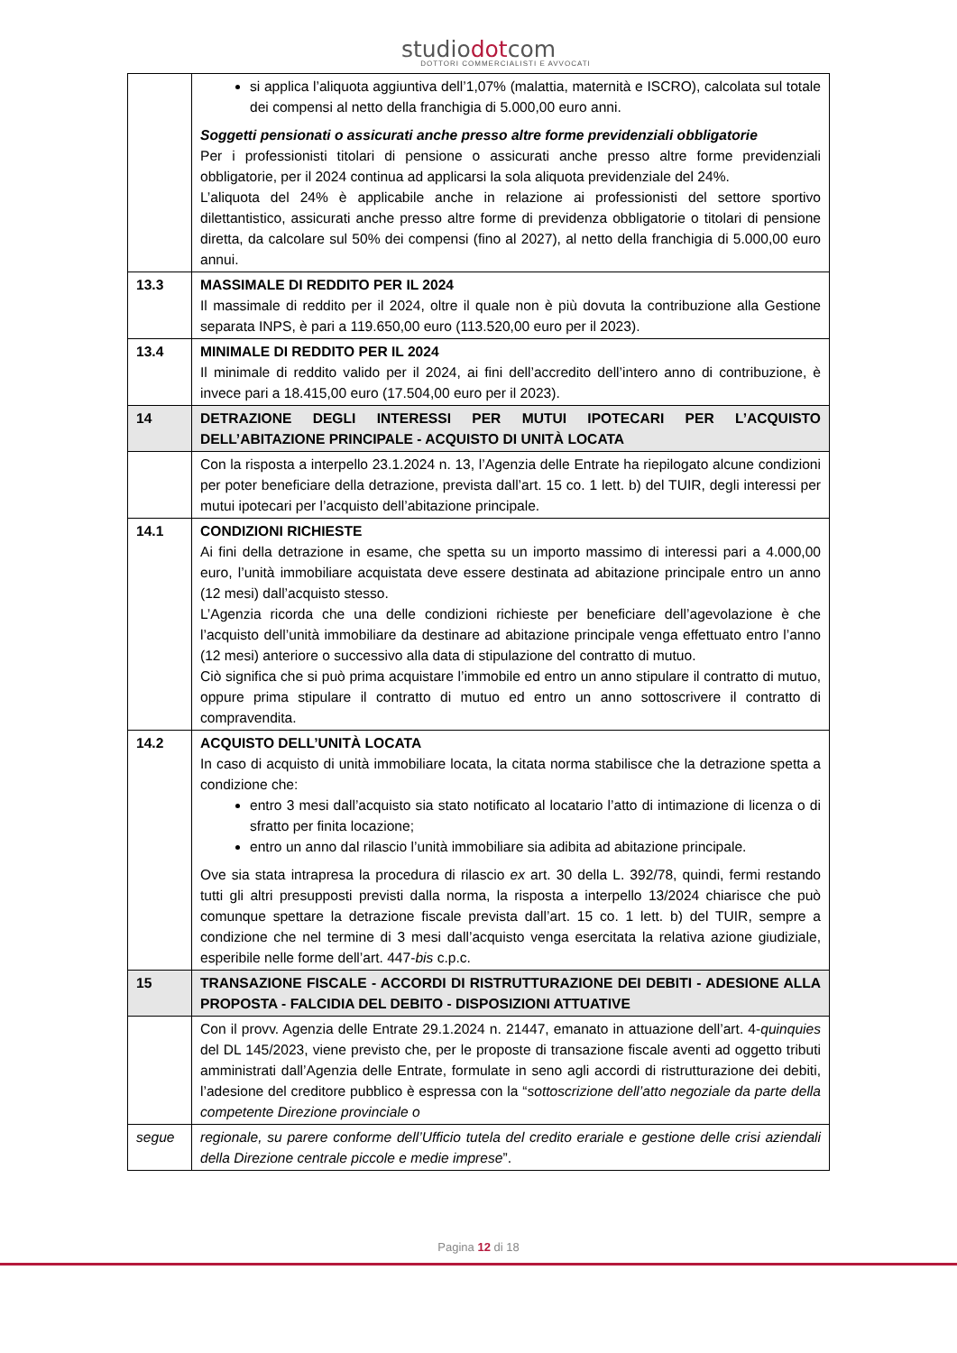studiodotcom
DOTTORI COMMERCIALISTI E AVVOCATI
| | si applica l’aliquota aggiuntiva dell’1,07% (malattia, maternità e ISCRO), calcolata sul totale dei compensi al netto della franchigia di 5.000,00 euro anni. Soggetti pensionati o assicurati anche presso altre forme previdenziali obbligatorie Per i professionisti titolari di pensione o assicurati anche presso altre forme previdenziali obbligatorie, per il 2024 continua ad applicarsi la sola aliquota previdenziale del 24%. L’aliquota del 24% è applicabile anche in relazione ai professionisti del settore sportivo dilettantistico, assicurati anche presso altre forme di previdenza obbligatorie o titolari di pensione diretta, da calcolare sul 50% dei compensi (fino al 2027), al netto della franchigia di 5.000,00 euro annui. |
| 13.3 | MASSIMALE DI REDDITO PER IL 2024 Il massimale di reddito per il 2024, oltre il quale non è più dovuta la contribuzione alla Gestione separata INPS, è pari a 119.650,00 euro (113.520,00 euro per il 2023). |
| 13.4 | MINIMALE DI REDDITO PER IL 2024 Il minimale di reddito valido per il 2024, ai fini dell’accredito dell’intero anno di contribuzione, è invece pari a 18.415,00 euro (17.504,00 euro per il 2023). |
| 14 | DETRAZIONE DEGLI INTERESSI PER MUTUI IPOTECARI PER L’ACQUISTO DELL’ABITAZIONE PRINCIPALE - ACQUISTO DI UNITÀ LOCATA |
| | Con la risposta a interpello 23.1.2024 n. 13, l’Agenzia delle Entrate ha riepilogato alcune condizioni per poter beneficiare della detrazione, prevista dall’art. 15 co. 1 lett. b) del TUIR, degli interessi per mutui ipotecari per l’acquisto dell’abitazione principale. |
| 14.1 | CONDIZIONI RICHIESTE Ai fini della detrazione in esame, che spetta su un importo massimo di interessi pari a 4.000,00 euro, l’unità immobiliare acquistata deve essere destinata ad abitazione principale entro un anno (12 mesi) dall’acquisto stesso. L’Agenzia ricorda che una delle condizioni richieste per beneficiare dell’agevolazione è che l’acquisto dell’unità immobiliare da destinare ad abitazione principale venga effettuato entro l’anno (12 mesi) anteriore o successivo alla data di stipulazione del contratto di mutuo. Ciò significa che si può prima acquistare l’immobile ed entro un anno stipulare il contratto di mutuo, oppure prima stipulare il contratto di mutuo ed entro un anno sottoscrivere il contratto di compravendita. |
| 14.2 | ACQUISTO DELL’UNITÀ LOCATA In caso di acquisto di unità immobiliare locata, la citata norma stabilisce che la detrazione spetta a condizione che: entro 3 mesi dall’acquisto sia stato notificato al locatario l’atto di intimazione di licenza o di sfratto per finita locazione; entro un anno dal rilascio l’unità immobiliare sia adibita ad abitazione principale. Ove sia stata intrapresa la procedura di rilascio ex art. 30 della L. 392/78, quindi, fermi restando tutti gli altri presupposti previsti dalla norma, la risposta a interpello 13/2024 chiarisce che può comunque spettare la detrazione fiscale prevista dall’art. 15 co. 1 lett. b) del TUIR, sempre a condizione che nel termine di 3 mesi dall’acquisto venga esercitata la relativa azione giudiziale, esperibile nelle forme dell’art. 447- bis c.p.c. |
| 15 | TRANSAZIONE FISCALE - ACCORDI DI RISTRUTTURAZIONE DEI DEBITI - ADESIONE ALLA PROPOSTA - FALCIDIA DEL DEBITO - DISPOSIZIONI ATTUATIVE |
| | Con il provv. Agenzia delle Entrate 29.1.2024 n. 21447, emanato in attuazione dell’art. 4- quinquies del DL 145/2023, viene previsto che, per le proposte di transazione fiscale aventi ad oggetto tributi amministrati dall’Agenzia delle Entrate, formulate in seno agli accordi di ristrutturazione dei debiti, l’adesione del creditore pubblico è espressa con la “ sottoscrizione dell’atto negoziale da parte della competente Direzione provinciale o |
| segue | regionale, su parere conforme dell’Ufficio tutela del credito erariale e gestione delle crisi aziendali della Direzione centrale piccole e medie imprese ”. |
Pagina 12 di 18